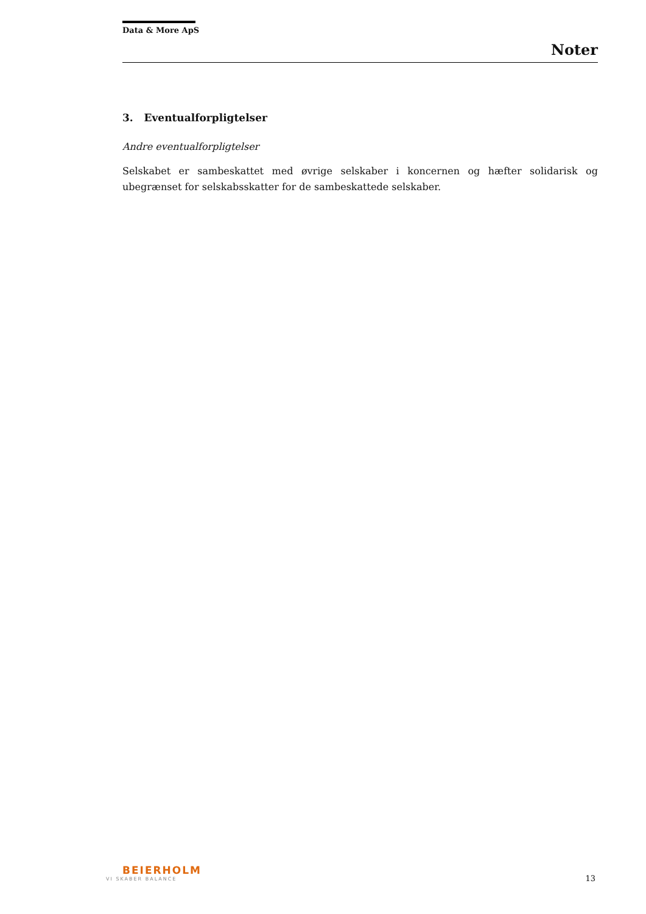Data & More ApS
Noter
3. Eventualforpligtelser
Andre eventualforpligtelser
Selskabet er sambeskattet med øvrige selskaber i koncernen og hæfter solidarisk og ubegrænset for selskabsskatter for de sambeskattede selskaber.
BEIERHOLM
VI SKABER BALANCE
13